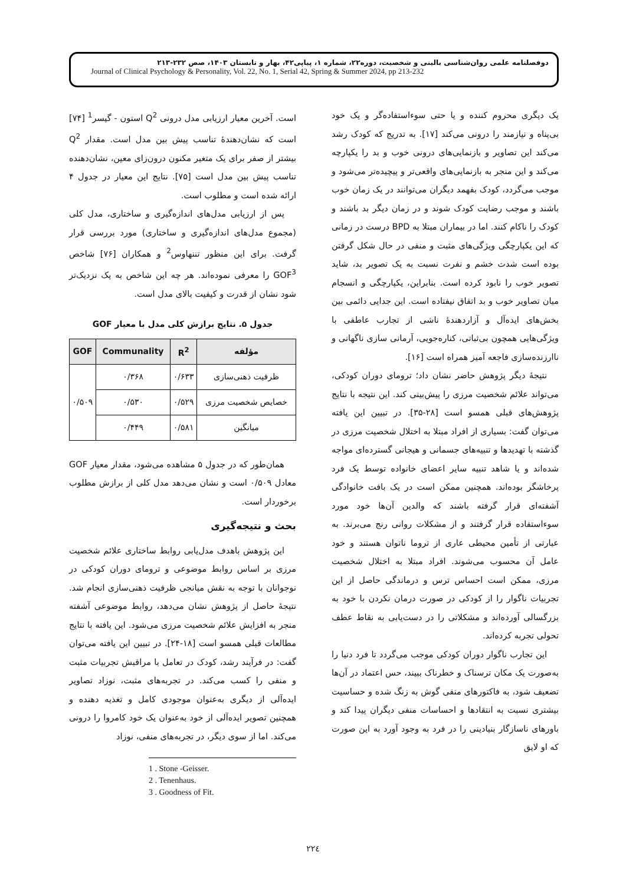دوفصلنامه علمی روان‌شناسی بالینی و شخصیت، دوره۲۲، شماره ۱، پیاپی۴۲، بهار و تابستان ۱۴۰۳، صص ۲۳۲-۲۱۳
Journal of Clinical Psychology & Personality, Vol. 22, No. 1, Serial 42, Spring & Summer 2024, pp 213-232
است. آخرین معیار ارزیابی مدل درونی Q<sup>2</sup> استون - گیسر<sup>1</sup> [۷۴] است که نشان‌دهندهٔ تناسب پیش بین مدل است. مقدار Q<sup>2</sup> بیشتر از صفر برای یک متغیر مکنون درون‌زای معین، نشان‌دهنده تناسب پیش بین مدل است [۷۵]. نتایج این معیار در جدول ۴ ارائه شده است و مطلوب است.
پس از ارزیابی مدل‌های اندازه‌گیری و ساختاری، مدل کلی (مجموع مدل‌های اندازه‌گیری و ساختاری) مورد بررسی قرار گرفت. برای این منظور تننهاوس<sup>2</sup> و همکاران [۷۶] شاخص GOF<sup>3</sup> را معرفی نموده‌اند. هر چه این شاخص به یک نزدیک‌تر شود نشان از قدرت و کیفیت بالای مدل است.
جدول ۵. نتایج برازش کلی مدل با معیار GOF
| مؤلفه | R<sup>2</sup> | Communality | GOF |
| --- | --- | --- | --- |
| ظرفیت ذهنی‌سازی | ۰/۶۳۳ | ۰/۳۶۸ | ۰/۵۰۹ |
| خصایص شخصیت مرزی | ۰/۵۲۹ | ۰/۵۳۰ | |
| میانگین | ۰/۵۸۱ | ۰/۴۴۹ | |
همان‌طور که در جدول ۵ مشاهده می‌شود، مقدار معیار GOF معادل ۰/۵۰۹ است و نشان می‌دهد مدل کلی از برازش مطلوب برخوردار است.
بحث و نتیجه‌گیری
این پژوهش باهدف مدل‌یابی روابط ساختاری علائم شخصیت مرزی بر اساس روابط موضوعی و ترومای دوران کودکی در نوجوانان با توجه به نقش میانجی ظرفیت ذهنی‌سازی انجام شد. نتیجهٔ حاصل از پژوهش نشان می‌دهد، روابط موضوعی آشفته منجر به افزایش علائم شخصیت مرزی می‌شود. این یافته با نتایج مطالعات قبلی همسو است [۱۸-۲۴]. در تبیین این یافته می‌توان گفت: در فرآیند رشد، کودک در تعامل با مراقبش تجربیات مثبت و منفی را کسب می‌کند. در تجربه‌های مثبت، نوزاد تصاویر ایده‌آلی از دیگری به‌عنوان موجودی کامل و تغذیه دهنده و همچنین تصویر ایده‌آلی از خود به‌عنوان یک خود کامروا را درونی می‌کند. اما از سوی دیگر، در تجربه‌های منفی، نوزاد
1 . Stone -Geisser.
2 . Tenenhaus.
3 . Goodness of Fit.
یک دیگری محروم کننده و یا حتی سوءاستفاده‌گر و یک خود بی‌پناه و نیازمند را درونی می‌کند [۱۷]. به تدریج که کودک رشد می‌کند این تصاویر و بازنمایی‌های درونی خوب و بد را یکپارچه می‌کند و این منجر به بازنمایی‌های واقعی‌تر و پیچیده‌تر می‌شود و موجب می‌گردد، کودک بفهمد دیگران می‌توانند در یک زمان خوب باشند و موجب رضایت کودک شوند و در زمان دیگر بد باشند و کودک را ناکام کنند. اما در بیماران مبتلا به BPD درست در زمانی که این یکپارچگی ویژگی‌های مثبت و منفی در حال شکل گرفتن بوده است شدت خشم و نفرت نسبت به یک تصویر بد، شاید تصویر خوب را نابود کرده است. بنابراین، یکپارچگی و انسجام میان تصاویر خوب و بد اتفاق نیفتاده است. این جدایی دائمی بین بخش‌های ایده‌آل و آزاردهندهٔ ناشی از تجارب عاطفی با ویژگی‌هایی همچون بی‌ثباتی، کناره‌جویی، آرمانی سازی ناگهانی و ناارزنده‌سازی فاجعه آمیز همراه است [۱۶].
نتیجهٔ دیگر پژوهش حاضر نشان داد؛ ترومای دوران کودکی، می‌تواند علائم شخصیت مرزی را پیش‌بینی کند. این نتیجه با نتایج پژوهش‌های قبلی همسو است [۲۸-۳۵]. در تبیین این یافته می‌توان گفت: بسیاری از افراد مبتلا به اختلال شخصیت مرزی در گذشته با تهدیدها و تنبیه‌های جسمانی و هیجانی گسترده‌ای مواجه شده‌اند و یا شاهد تنبیه سایر اعضای خانواده توسط یک فرد پرخاشگر بوده‌اند. همچنین ممکن است در یک بافت خانوادگی آشفته‌ای قرار گرفته باشند که والدین آن‌ها خود مورد سوءاستفاده قرار گرفتند و از مشکلات روانی رنج می‌برند. به عبارتی از تأمین محیطی عاری از تروما ناتوان هستند و خود عامل آن محسوب می‌شوند. افراد مبتلا به اختلال شخصیت مرزی، ممکن است احساس ترس و درماندگی حاصل از این تجربیات ناگوار را از کودکی در صورت درمان نکردن با خود به بزرگسالی آورده‌اند و مشکلاتی را در دست‌یابی به نقاط عطف تحولی تجربه کرده‌اند.
این تجارب ناگوار دوران کودکی موجب می‌گردد تا فرد دنیا را به‌صورت یک مکان ترسناک و خطرناک ببیند، حس اعتماد در آن‌ها تضعیف شود، به فاکتورهای منفی گوش به زنگ شده و حساسیت بیشتری نسبت به انتقادها و احساسات منفی دیگران پیدا کند و باورهای ناسازگار بنیادینی را در فرد به وجود آورد به این صورت که او لایق
۲۲٤